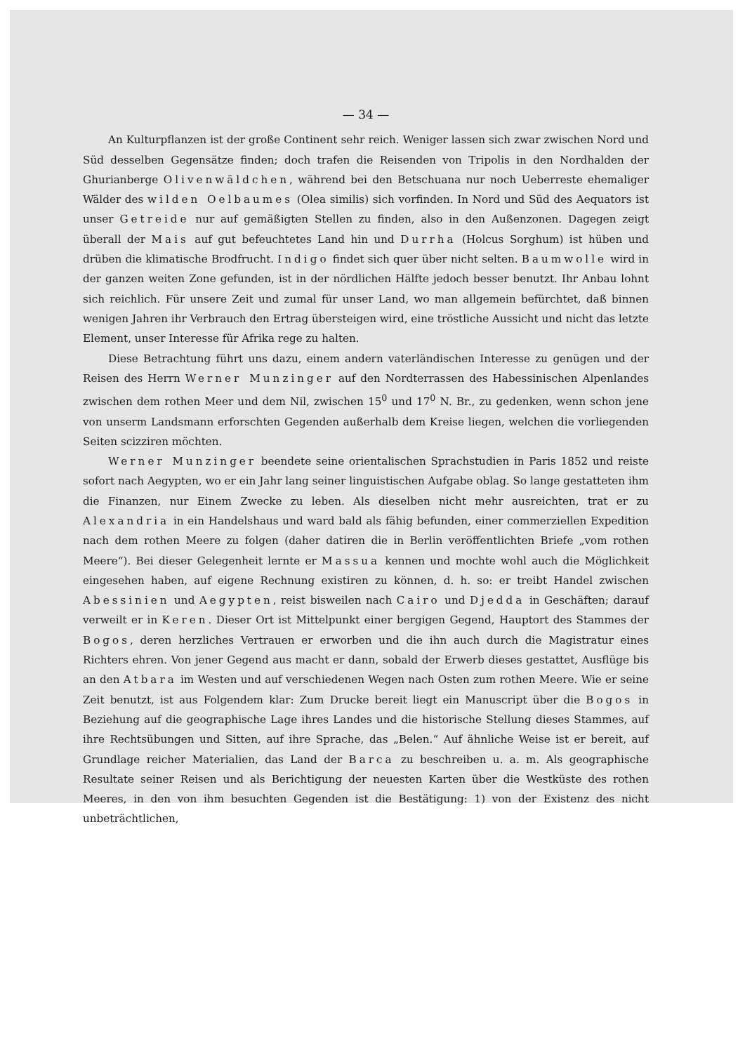— 34 —
An Kulturpflanzen ist der große Continent sehr reich. Weniger lassen sich zwar zwischen Nord und Süd desselben Gegensätze finden; doch trafen die Reisenden von Tripolis in den Nordhalden der Ghurianberge Olivenwäldchen, während bei den Betschuana nur noch Ueberreste ehemaliger Wälder des wilden Oelbaumes (Olea similis) sich vorfinden. In Nord und Süd des Aequators ist unser Getreide nur auf gemäßigten Stellen zu finden, also in den Außenzonen. Dagegen zeigt überall der Mais auf gut befeuchtetes Land hin und Durrha (Holcus Sorghum) ist hüben und drüben die klimatische Brodfrucht. Indigo findet sich quer über nicht selten. Baumwolle wird in der ganzen weiten Zone gefunden, ist in der nördlichen Hälfte jedoch besser benutzt. Ihr Anbau lohnt sich reichlich. Für unsere Zeit und zumal für unser Land, wo man allgemein befürchtet, daß binnen wenigen Jahren ihr Verbrauch den Ertrag übersteigen wird, eine tröstliche Aussicht und nicht das letzte Element, unser Interesse für Afrika rege zu halten.
Diese Betrachtung führt uns dazu, einem andern vaterländischen Interesse zu genügen und der Reisen des Herrn Werner Munzinger auf den Nordterrassen des Habessinischen Alpenlandes zwischen dem rothen Meer und dem Nil, zwischen 15<sup>0</sup> und 17<sup>0</sup> N. Br., zu gedenken, wenn schon jene von unserm Landsmann erforschten Gegenden außerhalb dem Kreise liegen, welchen die vorliegenden Seiten scizziren möchten.
Werner Munzinger beendete seine orientalischen Sprachstudien in Paris 1852 und reiste sofort nach Aegypten, wo er ein Jahr lang seiner linguistischen Aufgabe oblag. So lange gestatteten ihm die Finanzen, nur Einem Zwecke zu leben. Als dieselben nicht mehr ausreichten, trat er zu Alexandria in ein Handelshaus und ward bald als fähig befunden, einer commerziellen Expedition nach dem rothen Meere zu folgen (daher datiren die in Berlin veröffentlichten Briefe „vom rothen Meere“). Bei dieser Gelegenheit lernte er Massua kennen und mochte wohl auch die Möglichkeit eingesehen haben, auf eigene Rechnung existiren zu können, d. h. so: er treibt Handel zwischen Abessinien und Aegypten, reist bisweilen nach Cairo und Djedda in Geschäften; darauf verweilt er in Keren. Dieser Ort ist Mittelpunkt einer bergigen Gegend, Hauptort des Stammes der Bogos, deren herzliches Vertrauen er erworben und die ihn auch durch die Magistratur eines Richters ehren. Von jener Gegend aus macht er dann, sobald der Erwerb dieses gestattet, Ausflüge bis an den Atbara im Westen und auf verschiedenen Wegen nach Osten zum rothen Meere. Wie er seine Zeit benutzt, ist aus Folgendem klar: Zum Drucke bereit liegt ein Manuscript über die Bogos in Beziehung auf die geographische Lage ihres Landes und die historische Stellung dieses Stammes, auf ihre Rechtsübungen und Sitten, auf ihre Sprache, das „Belen.“ Auf ähnliche Weise ist er bereit, auf Grundlage reicher Materialien, das Land der Barca zu beschreiben u. a. m. Als geographische Resultate seiner Reisen und als Berichtigung der neuesten Karten über die Westküste des rothen Meeres, in den von ihm besuchten Gegenden ist die Bestätigung: 1) von der Existenz des nicht unbeträchtlichen,